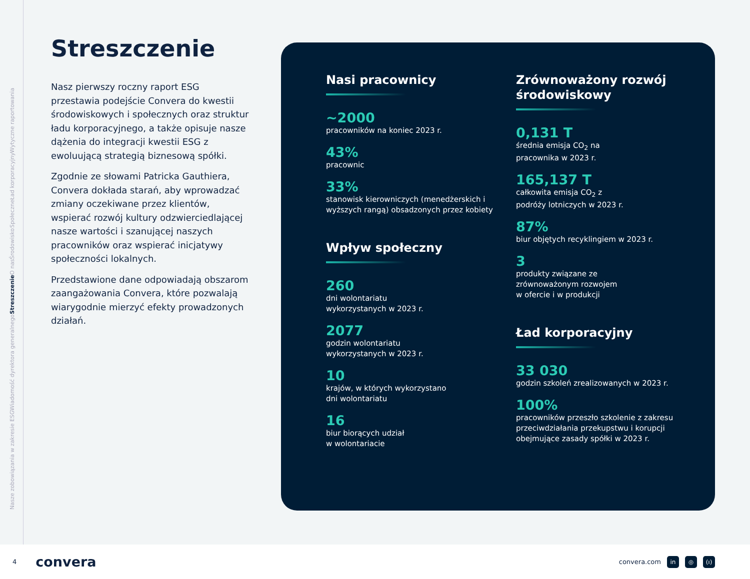Nasze zobowiązania w zakresie ESG Wiadomość dyrektora generalnego Streszczenie O nas Środowisko Społeczne Ład korporacyjny Wytyczne raportowania
Streszczenie
Nasz pierwszy roczny raport ESG przestawia podejście Convera do kwestii środowiskowych i społecznych oraz struktur ładu korporacyjnego, a także opisuje nasze dążenia do integracji kwestii ESG z ewoluującą strategią biznesową spółki.
Zgodnie ze słowami Patricka Gauthiera, Convera dokłada starań, aby wprowadzać zmiany oczekiwane przez klientów, wspierać rozwój kultury odzwierciedlającej nasze wartości i szanującej naszych pracowników oraz wspierać inicjatywy społeczności lokalnych.
Przedstawione dane odpowiadają obszarom zaangażowania Convera, które pozwalają wiarygodnie mierzyć efekty prowadzonych działań.
Nasi pracownicy
~2000
pracowników na koniec 2023 r.
43%
pracownic
33%
stanowisk kierowniczych (menedżerskich i wyższych rangą) obsadzonych przez kobiety
Wpływ społeczny
260
dni wolontariatu
wykorzystanych w 2023 r.
2077
godzin wolontariatu
wykorzystanych w 2023 r.
10
krajów, w których wykorzystano
dni wolontariatu
16
biur biorących udział
w wolontariacie
Zrównoważony rozwój środowiskowy
0,131 T
średnia emisja CO<sub>2</sub> na
pracownika w 2023 r.
165,137 T
całkowita emisja CO<sub>2</sub> z
podróży lotniczych w 2023 r.
87%
biur objętych recyklingiem w 2023 r.
3
produkty związane ze
zrównoważonym rozwojem
w ofercie i w produkcji
Ład korporacyjny
33 030
godzin szkoleń zrealizowanych w 2023 r.
100%
pracowników przeszło szkolenie z zakresu przeciwdziałania przekupstwu i korupcji obejmujące zasady spółki w 2023 r.
4 convera convera.com in ◎ (ı)